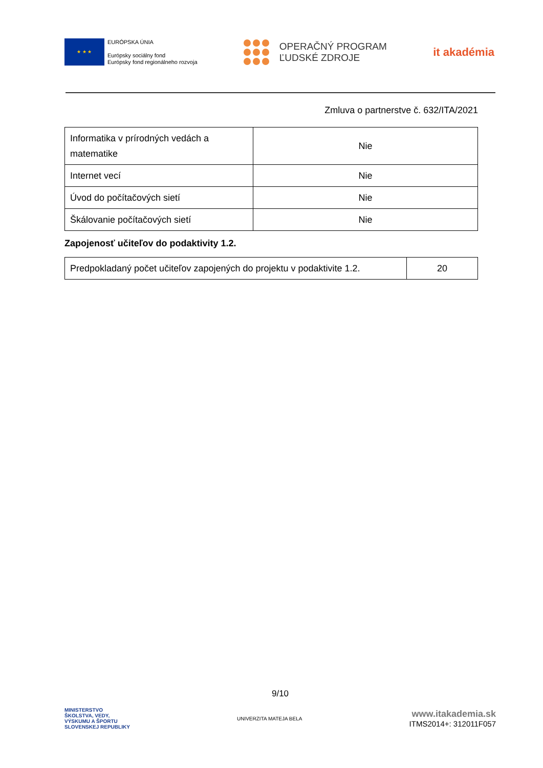★ ★ ★
EURÓPSKA ÚNIA
Európsky sociálny fond
Európsky fond regionálneho rozvoja
OPERAČNÝ PROGRAM
ĽUDSKÉ ZDROJE
it akadémia
Zmluva o partnerstve č. 632/ITA/2021
| Informatika v prírodných vedách a matematike | Nie |
| Internet vecí | Nie |
| Úvod do počítačových sietí | Nie |
| Škálovanie počítačových sietí | Nie |
Zapojenosť učiteľov do podaktivity 1.2.
| Predpokladaný počet učiteľov zapojených do projektu v podaktivite 1.2. | 20 |
9/10
MINISTERSTVO
ŠKOLSTVA, VEDY,
VÝSKUMU A ŠPORTU
SLOVENSKEJ REPUBLIKY
UNIVERZITA MATEJA BELA
www.itakademia.sk
ITMS2014+: 312011F057